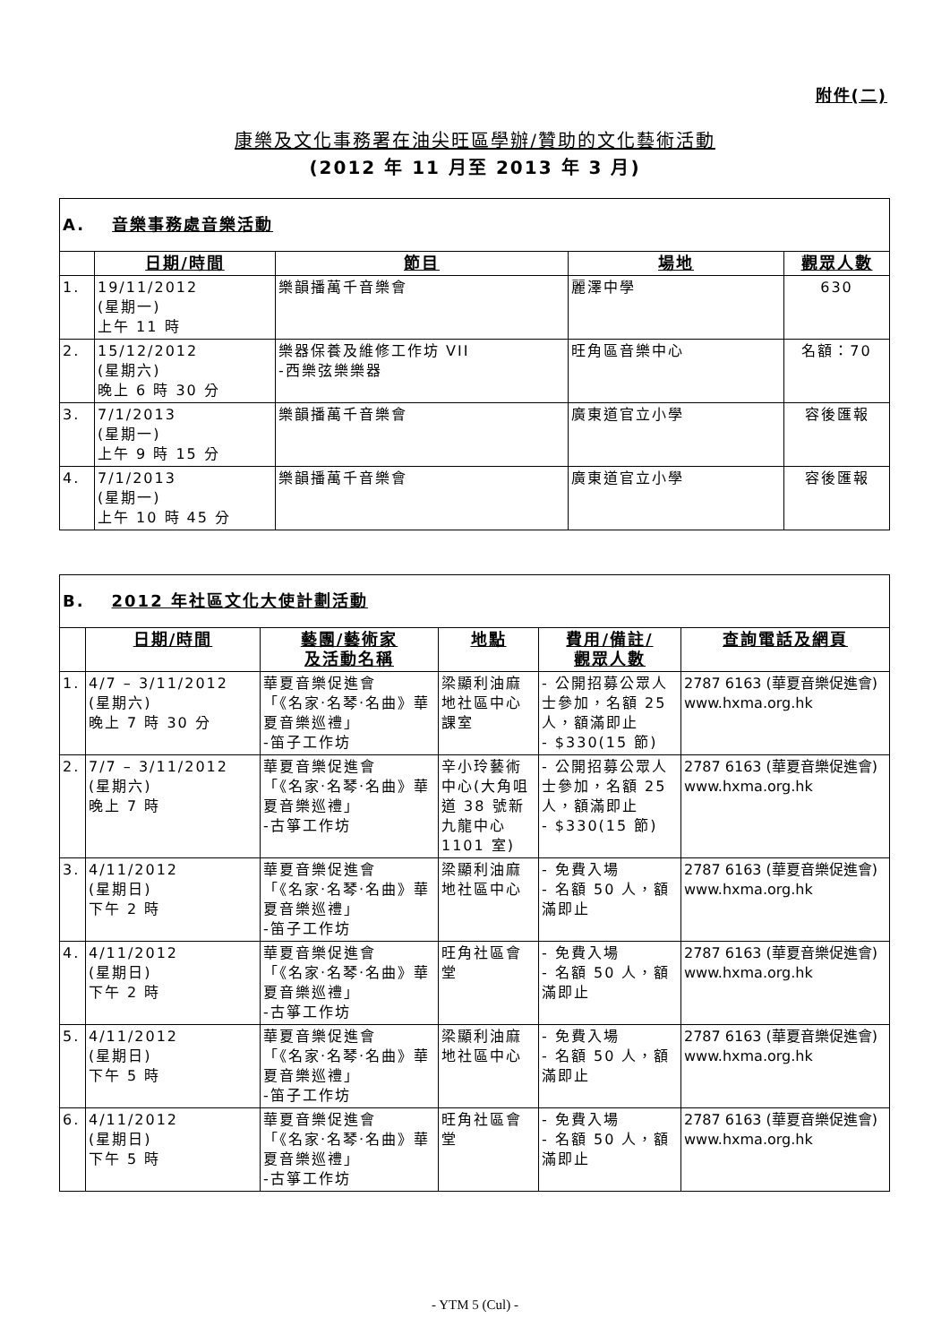附件(二)
康樂及文化事務署在油尖旺區學辦/贊助的文化藝術活動
(2012 年 11 月至 2013 年 3 月)
| A. 音樂事務處音樂活動 | | | | |
| | 日期/時間 | 節目 | 場地 | 觀眾人數 |
| 1. | 19/11/2012 (星期一) 上午 11 時 | 樂韻播萬千音樂會 | 麗澤中學 | 630 |
| 2. | 15/12/2012 (星期六) 晚上 6 時 30 分 | 樂器保養及維修工作坊 VII -西樂弦樂樂器 | 旺角區音樂中心 | 名額：70 |
| 3. | 7/1/2013 (星期一) 上午 9 時 15 分 | 樂韻播萬千音樂會 | 廣東道官立小學 | 容後匯報 |
| 4. | 7/1/2013 (星期一) 上午 10 時 45 分 | 樂韻播萬千音樂會 | 廣東道官立小學 | 容後匯報 |
| B. 2012 年社區文化大使計劃活動 | | | | | |
| | 日期/時間 | 藝團/藝術家 及活動名稱 | 地點 | 費用/備註/ 觀眾人數 | 查詢電話及網頁 |
| 1. | 4/7 – 3/11/2012 (星期六) 晚上 7 時 30 分 | 華夏音樂促進會 「《名家‧名琴‧名曲》華夏音樂巡禮」 -笛子工作坊 | 梁顯利油麻地社區中心課室 | - 公開招募公眾人士參加，名額 25 人，額滿即止 - $330(15 節) | 2787 6163 (華夏音樂促進會) www.hxma.org.hk |
| 2. | 7/7 – 3/11/2012 (星期六) 晚上 7 時 | 華夏音樂促進會 「《名家‧名琴‧名曲》華夏音樂巡禮」 -古箏工作坊 | 辛小玲藝術中心(大角咀道 38 號新九龍中心 1101 室) | - 公開招募公眾人士參加，名額 25 人，額滿即止 - $330(15 節) | 2787 6163 (華夏音樂促進會) www.hxma.org.hk |
| 3. | 4/11/2012 (星期日) 下午 2 時 | 華夏音樂促進會 「《名家‧名琴‧名曲》華夏音樂巡禮」 -笛子工作坊 | 梁顯利油麻地社區中心 | - 免費入場 - 名額 50 人，額滿即止 | 2787 6163 (華夏音樂促進會) www.hxma.org.hk |
| 4. | 4/11/2012 (星期日) 下午 2 時 | 華夏音樂促進會 「《名家‧名琴‧名曲》華夏音樂巡禮」 -古箏工作坊 | 旺角社區會堂 | - 免費入場 - 名額 50 人，額滿即止 | 2787 6163 (華夏音樂促進會) www.hxma.org.hk |
| 5. | 4/11/2012 (星期日) 下午 5 時 | 華夏音樂促進會 「《名家‧名琴‧名曲》華夏音樂巡禮」 -笛子工作坊 | 梁顯利油麻地社區中心 | - 免費入場 - 名額 50 人，額滿即止 | 2787 6163 (華夏音樂促進會) www.hxma.org.hk |
| 6. | 4/11/2012 (星期日) 下午 5 時 | 華夏音樂促進會 「《名家‧名琴‧名曲》華夏音樂巡禮」 -古箏工作坊 | 旺角社區會堂 | - 免費入場 - 名額 50 人，額滿即止 | 2787 6163 (華夏音樂促進會) www.hxma.org.hk |
- YTM 5 (Cul) -